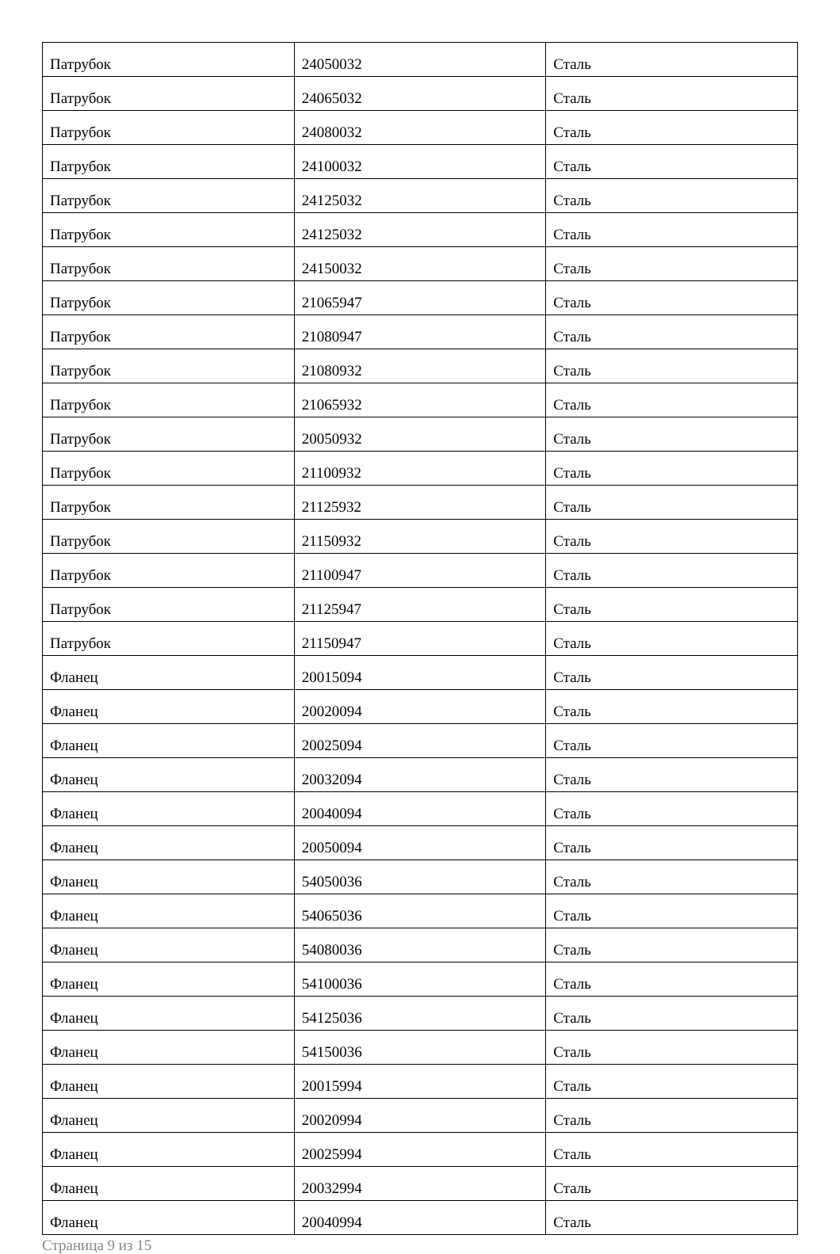| Патрубок | 24050032 | Сталь |
| Патрубок | 24065032 | Сталь |
| Патрубок | 24080032 | Сталь |
| Патрубок | 24100032 | Сталь |
| Патрубок | 24125032 | Сталь |
| Патрубок | 24125032 | Сталь |
| Патрубок | 24150032 | Сталь |
| Патрубок | 21065947 | Сталь |
| Патрубок | 21080947 | Сталь |
| Патрубок | 21080932 | Сталь |
| Патрубок | 21065932 | Сталь |
| Патрубок | 20050932 | Сталь |
| Патрубок | 21100932 | Сталь |
| Патрубок | 21125932 | Сталь |
| Патрубок | 21150932 | Сталь |
| Патрубок | 21100947 | Сталь |
| Патрубок | 21125947 | Сталь |
| Патрубок | 21150947 | Сталь |
| Фланец | 20015094 | Сталь |
| Фланец | 20020094 | Сталь |
| Фланец | 20025094 | Сталь |
| Фланец | 20032094 | Сталь |
| Фланец | 20040094 | Сталь |
| Фланец | 20050094 | Сталь |
| Фланец | 54050036 | Сталь |
| Фланец | 54065036 | Сталь |
| Фланец | 54080036 | Сталь |
| Фланец | 54100036 | Сталь |
| Фланец | 54125036 | Сталь |
| Фланец | 54150036 | Сталь |
| Фланец | 20015994 | Сталь |
| Фланец | 20020994 | Сталь |
| Фланец | 20025994 | Сталь |
| Фланец | 20032994 | Сталь |
| Фланец | 20040994 | Сталь |
Страница 9 из 15